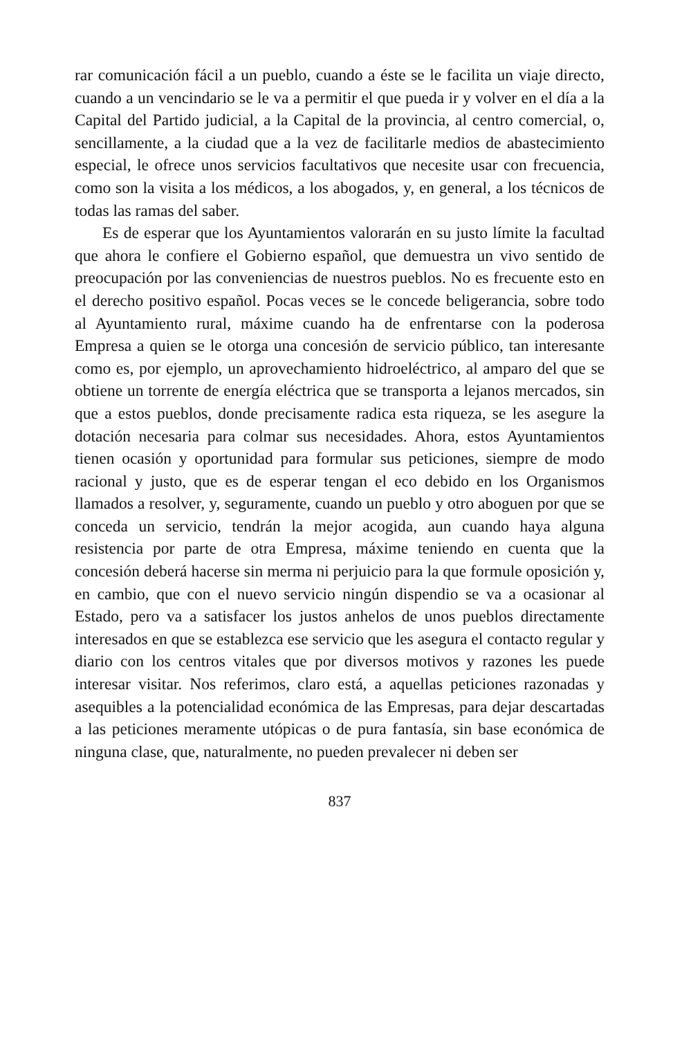rar comunicación fácil a un pueblo, cuando a éste se le facilita un viaje directo, cuando a un vencindario se le va a permitir el que pueda ir y volver en el día a la Capital del Partido judicial, a la Capital de la provincia, al centro comercial, o, sencillamente, a la ciudad que a la vez de facilitarle medios de abastecimiento especial, le ofrece unos servicios facultativos que necesite usar con frecuencia, como son la visita a los médicos, a los abogados, y, en general, a los técnicos de todas las ramas del saber.
Es de esperar que los Ayuntamientos valorarán en su justo límite la facultad que ahora le confiere el Gobierno español, que demuestra un vivo sentido de preocupación por las conveniencias de nuestros pueblos. No es frecuente esto en el derecho positivo español. Pocas veces se le concede beligerancia, sobre todo al Ayuntamiento rural, máxime cuando ha de enfrentarse con la poderosa Empresa a quien se le otorga una concesión de servicio público, tan interesante como es, por ejemplo, un aprovechamiento hidroeléctrico, al amparo del que se obtiene un torrente de energía eléctrica que se transporta a lejanos mercados, sin que a estos pueblos, donde precisamente radica esta riqueza, se les asegure la dotación necesaria para colmar sus necesidades. Ahora, estos Ayuntamientos tienen ocasión y oportunidad para formular sus peticiones, siempre de modo racional y justo, que es de esperar tengan el eco debido en los Organismos llamados a resolver, y, seguramente, cuando un pueblo y otro aboguen por que se conceda un servicio, tendrán la mejor acogida, aun cuando haya alguna resistencia por parte de otra Empresa, máxime teniendo en cuenta que la concesión deberá hacerse sin merma ni perjuicio para la que formule oposición y, en cambio, que con el nuevo servicio ningún dispendio se va a ocasionar al Estado, pero va a satisfacer los justos anhelos de unos pueblos directamente interesados en que se establezca ese servicio que les asegura el contacto regular y diario con los centros vitales que por diversos motivos y razones les puede interesar visitar. Nos referimos, claro está, a aquellas peticiones razonadas y asequibles a la potencialidad económica de las Empresas, para dejar descartadas a las peticiones meramente utópicas o de pura fantasía, sin base económica de ninguna clase, que, naturalmente, no pueden prevalecer ni deben ser
837